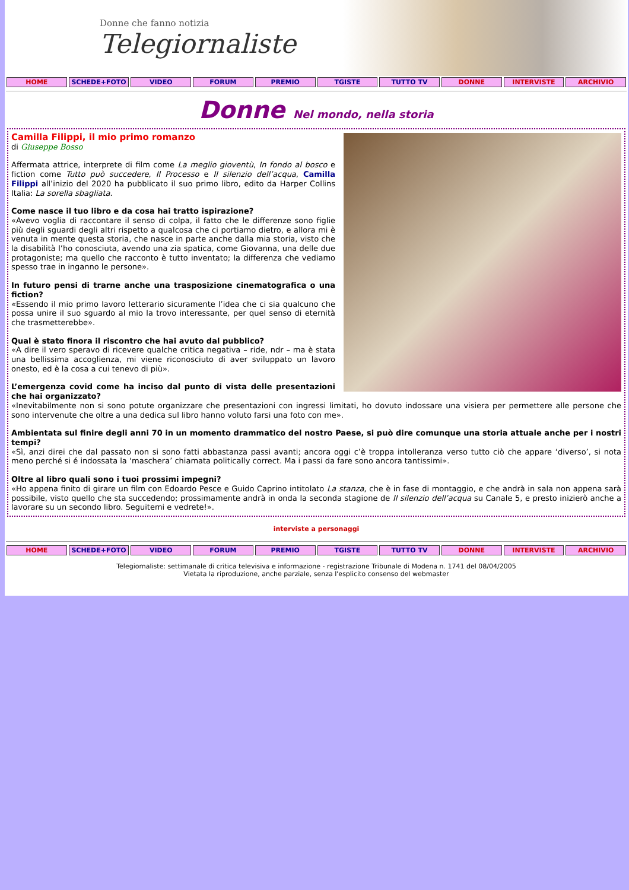Donne che fanno notizia
Telegiornaliste
HOME SCHEDE+FOTO VIDEO FORUM PREMIO TGISTE TUTTO TV DONNE INTERVISTE ARCHIVIO
Donne Nel mondo, nella storia
Camilla Filippi, il mio primo romanzo
di Giuseppe Bosso
Affermata attrice, interprete di film come La meglio gioventù, In fondo al bosco e fiction come Tutto può succedere, Il Processo e Il silenzio dell’acqua, Camilla Filippi all’inizio del 2020 ha pubblicato il suo primo libro, edito da Harper Collins Italia: La sorella sbagliata.
Come nasce il tuo libro e da cosa hai tratto ispirazione?
«Avevo voglia di raccontare il senso di colpa, il fatto che le differenze sono figlie più degli sguardi degli altri rispetto a qualcosa che ci portiamo dietro, e allora mi è venuta in mente questa storia, che nasce in parte anche dalla mia storia, visto che la disabilità l’ho conosciuta, avendo una zia spatica, come Giovanna, una delle due protagoniste; ma quello che racconto è tutto inventato; la differenza che vediamo spesso trae in inganno le persone».
In futuro pensi di trarne anche una trasposizione cinematografica o una fiction?
«Essendo il mio primo lavoro letterario sicuramente l’idea che ci sia qualcuno che possa unire il suo sguardo al mio la trovo interessante, per quel senso di eternità che trasmetterebbe».
Qual è stato finora il riscontro che hai avuto dal pubblico?
«A dire il vero speravo di ricevere qualche critica negativa – ride, ndr – ma è stata una bellissima accoglienza, mi viene riconosciuto di aver sviluppato un lavoro onesto, ed è la cosa a cui tenevo di più».
L’emergenza covid come ha inciso dal punto di vista delle presentazioni che hai organizzato?
«Inevitabilmente non si sono potute organizzare che presentazioni con ingressi limitati, ho dovuto indossare una visiera per permettere alle persone che sono intervenute che oltre a una dedica sul libro hanno voluto farsi una foto con me».
Ambientata sul finire degli anni 70 in un momento drammatico del nostro Paese, si può dire comunque una storia attuale anche per i nostri tempi?
«Sì, anzi direi che dal passato non si sono fatti abbastanza passi avanti; ancora oggi c’è troppa intolleranza verso tutto ciò che appare ‘diverso’, si nota meno perché si é indossata la ‘maschera’ chiamata politically correct. Ma i passi da fare sono ancora tantissimi».
Oltre al libro quali sono i tuoi prossimi impegni?
«Ho appena finito di girare un film con Edoardo Pesce e Guido Caprino intitolato La stanza, che è in fase di montaggio, e che andrà in sala non appena sarà possibile, visto quello che sta succedendo; prossimamente andrà in onda la seconda stagione de Il silenzio dell’acqua su Canale 5, e presto inizierò anche a lavorare su un secondo libro. Seguitemi e vedrete!».
interviste a personaggi
HOME SCHEDE+FOTO VIDEO FORUM PREMIO TGISTE TUTTO TV DONNE INTERVISTE ARCHIVIO
Telegiornaliste: settimanale di critica televisiva e informazione - registrazione Tribunale di Modena n. 1741 del 08/04/2005
Vietata la riproduzione, anche parziale, senza l'esplicito consenso del webmaster